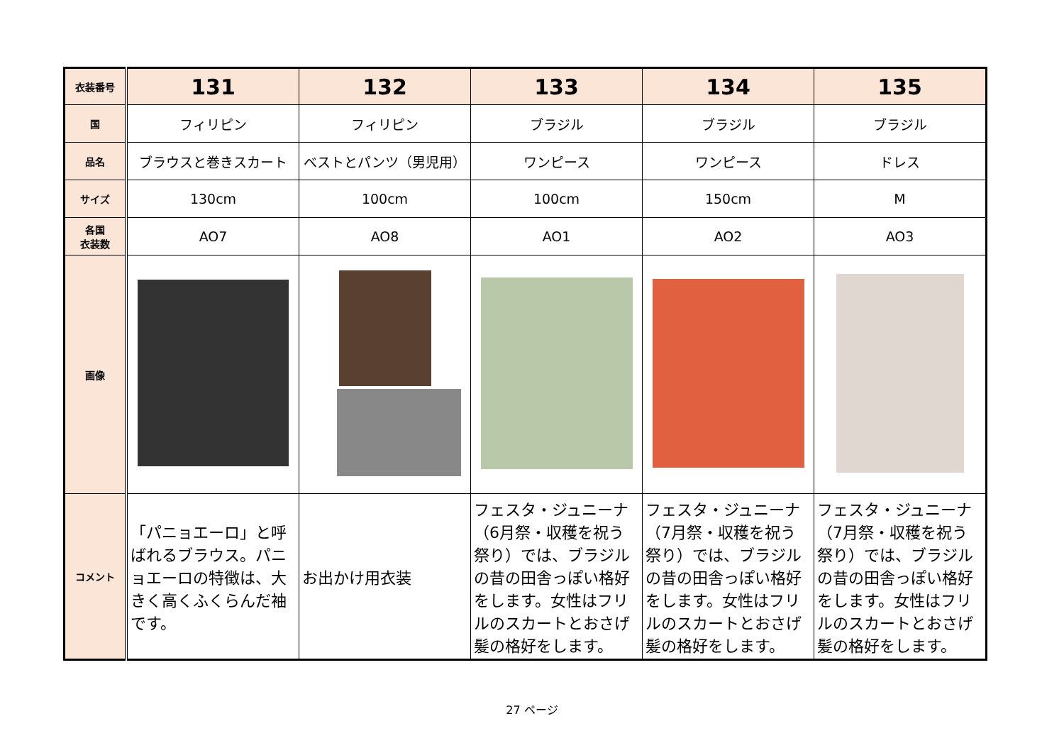| 衣装番号 | 131 | 132 | 133 | 134 | 135 |
| 国 | フィリピン | フィリピン | ブラジル | ブラジル | ブラジル |
| 品名 | ブラウスと巻きスカート | ベストとパンツ（男児用） | ワンピース | ワンピース | ドレス |
| サイズ | 130cm | 100cm | 100cm | 150cm | M |
| 各国 衣装数 | AO7 | AO8 | AO1 | AO2 | AO3 |
| 画像 | | | | | |
| コメント | 「パニョエーロ」と呼ばれるブラウス。パニョエーロの特徴は、大きく高くふくらんだ袖です。 | お出かけ用衣装 | フェスタ・ジュニーナ（6月祭・収穫を祝う祭り）では、ブラジルの昔の田舎っぽい格好をします。女性はフリルのスカートとおさげ髪の格好をします。 | フェスタ・ジュニーナ（7月祭・収穫を祝う祭り）では、ブラジルの昔の田舎っぽい格好をします。女性はフリルのスカートとおさげ髪の格好をします。 | フェスタ・ジュニーナ（7月祭・収穫を祝う祭り）では、ブラジルの昔の田舎っぽい格好をします。女性はフリルのスカートとおさげ髪の格好をします。 |
27 ページ